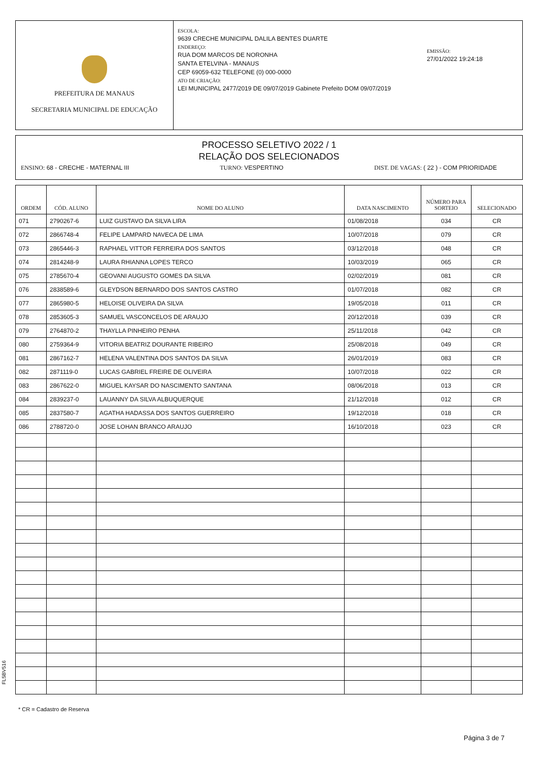PREFEITURA DE MANAUS
SECRETARIA MUNICIPAL DE EDUCAÇÃO
ESCOLA:
9639 CRECHE MUNICIPAL DALILA BENTES DUARTE
ENDEREÇO:
RUA DOM MARCOS DE NORONHA
SANTA ETELVINA - MANAUS
CEP 69059-632 TELEFONE (0) 000-0000
ATO DE CRIAÇÃO:
LEI MUNICIPAL 2477/2019 DE 09/07/2019 Gabinete Prefeito DOM 09/07/2019
EMISSÃO:
27/01/2022 19:24:18
PROCESSO SELETIVO 2022 / 1
RELAÇÃO DOS SELECIONADOS
ENSINO: 68 - CRECHE - MATERNAL III
TURNO: VESPERTINO DIST. DE VAGAS: ( 22 ) - COM PRIORIDADE
| ORDEM | CÓD. ALUNO | NOME DO ALUNO | DATA NASCIMENTO | NÚMERO PARA SORTEIO | SELECIONADO |
| --- | --- | --- | --- | --- | --- |
| 071 | 2790267-6 | LUIZ GUSTAVO DA SILVA LIRA | 01/08/2018 | 034 | CR |
| 072 | 2866748-4 | FELIPE LAMPARD NAVECA DE LIMA | 10/07/2018 | 079 | CR |
| 073 | 2865446-3 | RAPHAEL VITTOR FERREIRA DOS SANTOS | 03/12/2018 | 048 | CR |
| 074 | 2814248-9 | LAURA RHIANNA LOPES TERCO | 10/03/2019 | 065 | CR |
| 075 | 2785670-4 | GEOVANI AUGUSTO GOMES DA SILVA | 02/02/2019 | 081 | CR |
| 076 | 2838589-6 | GLEYDSON BERNARDO DOS SANTOS CASTRO | 01/07/2018 | 082 | CR |
| 077 | 2865980-5 | HELOISE OLIVEIRA DA SILVA | 19/05/2018 | 011 | CR |
| 078 | 2853605-3 | SAMUEL VASCONCELOS DE ARAUJO | 20/12/2018 | 039 | CR |
| 079 | 2764870-2 | THAYLLA PINHEIRO PENHA | 25/11/2018 | 042 | CR |
| 080 | 2759364-9 | VITORIA BEATRIZ DOURANTE RIBEIRO | 25/08/2018 | 049 | CR |
| 081 | 2867162-7 | HELENA VALENTINA DOS SANTOS DA SILVA | 26/01/2019 | 083 | CR |
| 082 | 2871119-0 | LUCAS GABRIEL FREIRE DE OLIVEIRA | 10/07/2018 | 022 | CR |
| 083 | 2867622-0 | MIGUEL KAYSAR DO NASCIMENTO SANTANA | 08/06/2018 | 013 | CR |
| 084 | 2839237-0 | LAUANNY DA SILVA ALBUQUERQUE | 21/12/2018 | 012 | CR |
| 085 | 2837580-7 | AGATHA HADASSA DOS SANTOS GUERREIRO | 19/12/2018 | 018 | CR |
| 086 | 2788720-0 | JOSE LOHAN BRANCO ARAUJO | 16/10/2018 | 023 | CR |
FL5BV516
* CR = Cadastro de Reserva
Página 3 de 7